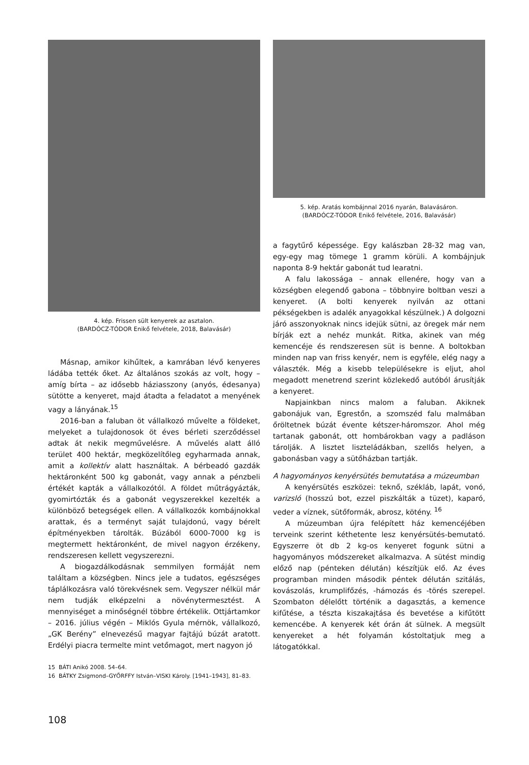4. kép. Frissen sült kenyerek az asztalon.
(BARDÓCZ-TÓDOR Enikő felvétele, 2018, Balavásár)
Másnap, amikor kihűltek, a kamrában lévő kenyeres ládába tették őket. Az általános szokás az volt, hogy – amíg bírta – az idősebb háziasszony (anyós, édesanya) sütötte a kenyeret, majd átadta a feladatot a menyének vagy a lányának.<sup>15</sup>
2016-ban a faluban öt vállalkozó művelte a földeket, melyeket a tulajdonosok öt éves bérleti szerződéssel adtak át nekik megművelésre. A művelés alatt álló terület 400 hektár, megközelítőleg egyharmada annak, amit a kollektív alatt használtak. A bérbeadó gazdák hektáronként 500 kg gabonát, vagy annak a pénzbeli értékét kapták a vállalkozótól. A földet műtrágyázták, gyomirtózták és a gabonát vegyszerekkel kezelték a különböző betegségek ellen. A vállalkozók kombájnokkal arattak, és a terményt saját tulajdonú, vagy bérelt építményekben tárolták. Búzából 6000-7000 kg is megtermett hektáronként, de mivel nagyon érzékeny, rendszeresen kellett vegyszerezni.
A biogazdálkodásnak semmilyen formáját nem találtam a községben. Nincs jele a tudatos, egészséges táplálkozásra való törekvésnek sem. Vegyszer nélkül már nem tudják elképzelni a növénytermesztést. A mennyiséget a minőségnél többre értékelik. Ottjártamkor – 2016. július végén – Miklós Gyula mérnök, vállalkozó, „GK Berény” elnevezésű magyar fajtájú búzát aratott. Erdélyi piacra termelte mint vetőmagot, mert nagyon jó
5. kép. Aratás kombájnnal 2016 nyarán, Balavásáron.
(BARDÓCZ-TÓDOR Enikő felvétele, 2016, Balavásár)
a fagytűrő képessége. Egy kalászban 28-32 mag van, egy-egy mag tömege 1 gramm körüli. A kombájnjuk naponta 8-9 hektár gabonát tud learatni.
A falu lakossága – annak ellenére, hogy van a községben elegendő gabona – többnyire boltban veszi a kenyeret. (A bolti kenyerek nyilván az ottani pékségekben is adalék anyagokkal készülnek.) A dolgozni járó asszonyoknak nincs idejük sütni, az öregek már nem bírják ezt a nehéz munkát. Ritka, akinek van még kemencéje és rendszeresen süt is benne. A boltokban minden nap van friss kenyér, nem is egyféle, elég nagy a választék. Még a kisebb településekre is eljut, ahol megadott menetrend szerint közlekedő autóból árusítják a kenyeret.
Napjainkban nincs malom a faluban. Akiknek gabonájuk van, Egrestőn, a szomszéd falu malmában őröltetnek búzát évente kétszer-háromszor. Ahol még tartanak gabonát, ott hombárokban vagy a padláson tárolják. A lisztet liszteládákban, szellős helyen, a gabonásban vagy a sütőházban tartják.
A hagyományos kenyérsütés bemutatása a múzeumban
A kenyérsütés eszközei: teknő, székláb, lapát, vonó, varizsló (hosszú bot, ezzel piszkálták a tüzet), kaparó, veder a víznek, sütőformák, abrosz, kötény. <sup>16</sup>
A múzeumban újra felépített ház kemencéjében terveink szerint kéthetente lesz kenyérsütés-bemutató. Egyszerre öt db 2 kg-os kenyeret fogunk sütni a hagyományos módszereket alkalmazva. A sütést mindig előző nap (pénteken délután) készítjük elő. Az éves programban minden második péntek délután szitálás, kovászolás, krumplifőzés, -hámozás és -törés szerepel. Szombaton délelőtt történik a dagasztás, a kemence kifűtése, a tészta kiszakajtása és bevetése a kifűtött kemencébe. A kenyerek két órán át sülnek. A megsült kenyereket a hét folyamán kóstoltatjuk meg a látogatókkal.
15 BÁTI Anikó 2008. 54–64.
16 BÁTKY Zsigmond–GYŐRFFY István–VISKI Károly. [1941–1943], 81–83.
108